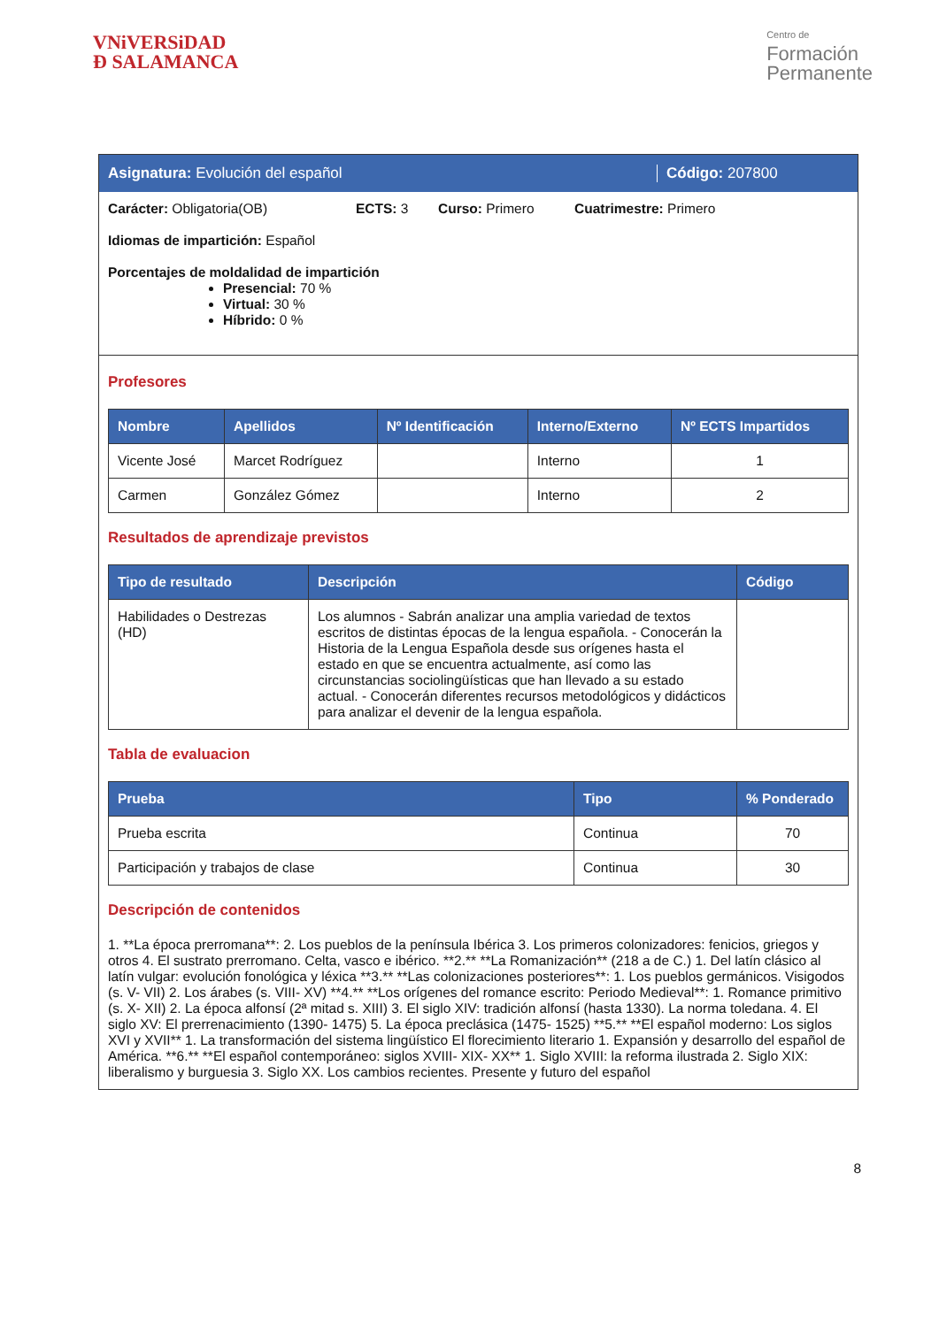VNiVERSiDAD
Ð SALAMANCA
Centro de
Formación
Permanente
Asignatura: Evolución del español Código: 207800
Carácter: Obligatoria(OB) ECTS: 3 Curso: Primero Cuatrimestre: Primero
Idiomas de impartición: Español
Porcentajes de moldalidad de impartición
Presencial: 70 %
Virtual: 30 %
Híbrido: 0 %
Profesores
| Nombre | Apellidos | Nº Identificación | Interno/Externo | Nº ECTS Impartidos |
| --- | --- | --- | --- | --- |
| Vicente José | Marcet Rodríguez | | Interno | 1 |
| Carmen | González Gómez | | Interno | 2 |
Resultados de aprendizaje previstos
| Tipo de resultado | Descripción | Código |
| --- | --- | --- |
| Habilidades o Destrezas (HD) | Los alumnos - Sabrán analizar una amplia variedad de textos escritos de distintas épocas de la lengua española. - Conocerán la Historia de la Lengua Española desde sus orígenes hasta el estado en que se encuentra actualmente, así como las circunstancias sociolingüísticas que han llevado a su estado actual. - Conocerán diferentes recursos metodológicos y didácticos para analizar el devenir de la lengua española. | |
Tabla de evaluacion
| Prueba | Tipo | % Ponderado |
| --- | --- | --- |
| Prueba escrita | Continua | 70 |
| Participación y trabajos de clase | Continua | 30 |
Descripción de contenidos
1. **La época prerromana**: 2. Los pueblos de la península Ibérica 3. Los primeros colonizadores: fenicios, griegos y otros 4. El sustrato prerromano. Celta, vasco e ibérico. **2.** **La Romanización** (218 a de C.) 1. Del latín clásico al latín vulgar: evolución fonológica y léxica **3.** **Las colonizaciones posteriores**: 1. Los pueblos germánicos. Visigodos (s. V- VII) 2. Los árabes (s. VIII- XV) **4.** **Los orígenes del romance escrito: Periodo Medieval**: 1. Romance primitivo (s. X- XII) 2. La época alfonsí (2ª mitad s. XIII) 3. El siglo XIV: tradición alfonsí (hasta 1330). La norma toledana. 4. El siglo XV: El prerrenacimiento (1390- 1475) 5. La época preclásica (1475- 1525) **5.** **El español moderno: Los siglos XVI y XVII** 1. La transformación del sistema lingüístico El florecimiento literario 1. Expansión y desarrollo del español de América. **6.** **El español contemporáneo: siglos XVIII- XIX- XX** 1. Siglo XVIII: la reforma ilustrada 2. Siglo XIX: liberalismo y burguesia 3. Siglo XX. Los cambios recientes. Presente y futuro del español
8